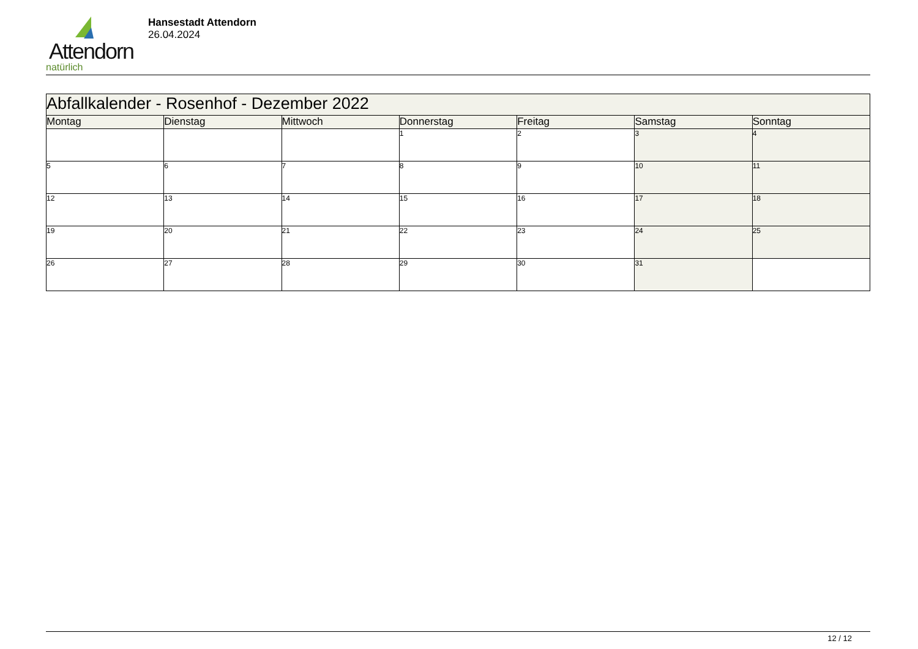Attendorn
natürlich
Hansestadt Attendorn
26.04.2024
| Abfallkalender - Rosenhof - Dezember 2022 | | | | | | |
| Montag | Dienstag | Mittwoch | Donnerstag | Freitag | Samstag | Sonntag |
| | | | 1 | 2 | 3 | 4 |
| 5 | 6 | 7 | 8 | 9 | 10 | 11 |
| 12 | 13 | 14 | 15 | 16 | 17 | 18 |
| 19 | 20 | 21 | 22 | 23 | 24 | 25 |
| 26 | 27 | 28 | 29 | 30 | 31 | |
12 / 12